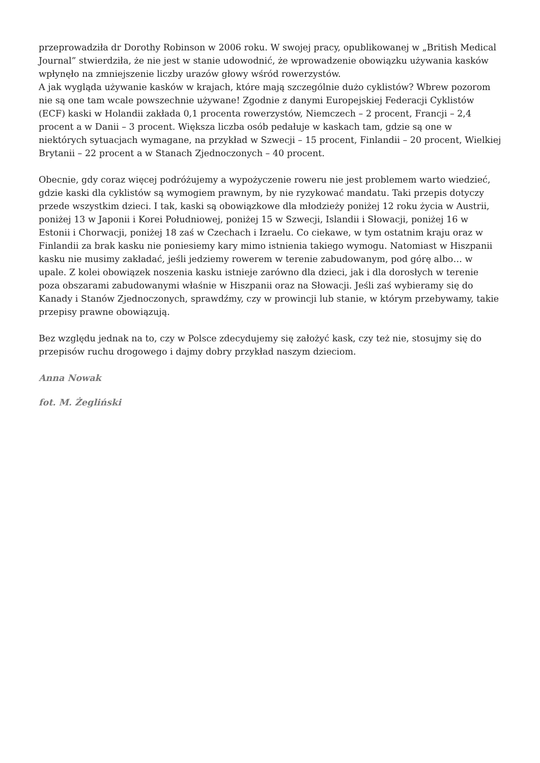przeprowadziła dr Dorothy Robinson w 2006 roku. W swojej pracy, opublikowanej w „British Medical Journal” stwierdziła, że nie jest w stanie udowodnić, że wprowadzenie obowiązku używania kasków wpłynęło na zmniejszenie liczby urazów głowy wśród rowerzystów.
A jak wygląda używanie kasków w krajach, które mają szczególnie dużo cyklistów? Wbrew pozorom nie są one tam wcale powszechnie używane! Zgodnie z danymi Europejskiej Federacji Cyklistów (ECF) kaski w Holandii zakłada 0,1 procenta rowerzystów, Niemczech – 2 procent, Francji – 2,4 procent a w Danii – 3 procent. Większa liczba osób pedałuje w kaskach tam, gdzie są one w niektórych sytuacjach wymagane, na przykład w Szwecji – 15 procent, Finlandii – 20 procent, Wielkiej Brytanii – 22 procent a w Stanach Zjednoczonych – 40 procent.
Obecnie, gdy coraz więcej podróżujemy a wypożyczenie roweru nie jest problemem warto wiedzieć, gdzie kaski dla cyklistów są wymogiem prawnym, by nie ryzykować mandatu. Taki przepis dotyczy przede wszystkim dzieci. I tak, kaski są obowiązkowe dla młodzieży poniżej 12 roku życia w Austrii, poniżej 13 w Japonii i Korei Południowej, poniżej 15 w Szwecji, Islandii i Słowacji, poniżej 16 w Estonii i Chorwacji, poniżej 18 zaś w Czechach i Izraelu. Co ciekawe, w tym ostatnim kraju oraz w Finlandii za brak kasku nie poniesiemy kary mimo istnienia takiego wymogu. Natomiast w Hiszpanii kasku nie musimy zakładać, jeśli jedziemy rowerem w terenie zabudowanym, pod górę albo… w upale. Z kolei obowiązek noszenia kasku istnieje zarówno dla dzieci, jak i dla dorosłych w terenie poza obszarami zabudowanymi właśnie w Hiszpanii oraz na Słowacji. Jeśli zaś wybieramy się do Kanady i Stanów Zjednoczonych, sprawdźmy, czy w prowincji lub stanie, w którym przebywamy, takie przepisy prawne obowiązują.
Bez względu jednak na to, czy w Polsce zdecydujemy się założyć kask, czy też nie, stosujmy się do przepisów ruchu drogowego i dajmy dobry przykład naszym dzieciom.
Anna Nowak
fot. M. Żegliński